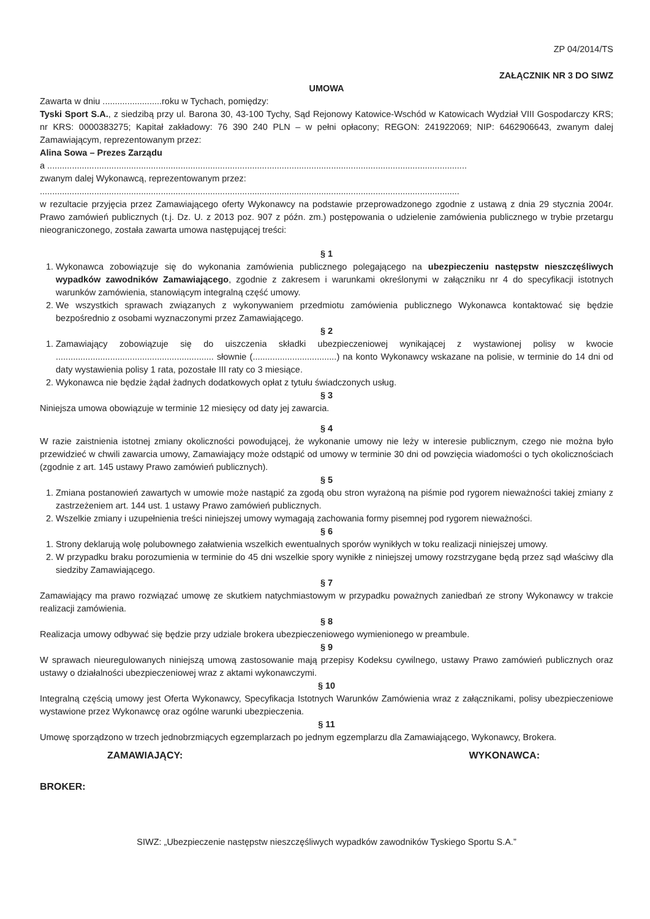ZP 04/2014/TS
ZAŁĄCZNIK NR 3 DO SIWZ
UMOWA
Zawarta w dniu ........................roku w Tychach, pomiędzy:
Tyski Sport S.A., z siedzibą przy ul. Barona 30, 43-100 Tychy, Sąd Rejonowy Katowice-Wschód w Katowicach Wydział VIII Gospodarczy KRS; nr KRS: 0000383275; Kapitał zakładowy: 76 390 240 PLN – w pełni opłacony; REGON: 241922069; NIP: 6462906643, zwanym dalej Zamawiającym, reprezentowanym przez:
Alina Sowa – Prezes Zarządu
a ..........................................................................................................................................................................
zwanym dalej Wykonawcą, reprezentowanym przez:
..........................................................................................................................................................................
w rezultacie przyjęcia przez Zamawiającego oferty Wykonawcy na podstawie przeprowadzonego zgodnie z ustawą z dnia 29 stycznia 2004r. Prawo zamówień publicznych (t.j. Dz. U. z 2013 poz. 907 z późn. zm.) postępowania o udzielenie zamówienia publicznego w trybie przetargu nieograniczonego, została zawarta umowa następującej treści:
§ 1
1. Wykonawca zobowiązuje się do wykonania zamówienia publicznego polegającego na ubezpieczeniu następstw nieszczęśliwych wypadków zawodników Zamawiającego, zgodnie z zakresem i warunkami określonymi w załączniku nr 4 do specyfikacji istotnych warunków zamówienia, stanowiącym integralną część umowy.
2. We wszystkich sprawach związanych z wykonywaniem przedmiotu zamówienia publicznego Wykonawca kontaktować się będzie bezpośrednio z osobami wyznaczonymi przez Zamawiającego.
§ 2
1. Zamawiający zobowiązuje się do uiszczenia składki ubezpieczeniowej wynikającej z wystawionej polisy w kwocie ................................................................ słownie (..................................) na konto Wykonawcy wskazane na polisie, w terminie do 14 dni od daty wystawienia polisy 1 rata, pozostałe III raty co 3 miesiące.
2. Wykonawca nie będzie żądał żadnych dodatkowych opłat z tytułu świadczonych usług.
§ 3
Niniejsza umowa obowiązuje w terminie 12 miesięcy od daty jej zawarcia.
§ 4
W razie zaistnienia istotnej zmiany okoliczności powodującej, że wykonanie umowy nie leży w interesie publicznym, czego nie można było przewidzieć w chwili zawarcia umowy, Zamawiający może odstąpić od umowy w terminie 30 dni od powzięcia wiadomości o tych okolicznościach (zgodnie z art. 145 ustawy Prawo zamówień publicznych).
§ 5
1. Zmiana postanowień zawartych w umowie może nastąpić za zgodą obu stron wyrażoną na piśmie pod rygorem nieważności takiej zmiany z zastrzeżeniem art. 144 ust. 1 ustawy Prawo zamówień publicznych.
2. Wszelkie zmiany i uzupełnienia treści niniejszej umowy wymagają zachowania formy pisemnej pod rygorem nieważności.
§ 6
1. Strony deklarują wolę polubownego załatwienia wszelkich ewentualnych sporów wynikłych w toku realizacji niniejszej umowy.
2. W przypadku braku porozumienia w terminie do 45 dni wszelkie spory wynikłe z niniejszej umowy rozstrzygane będą przez sąd właściwy dla siedziby Zamawiającego.
§ 7
Zamawiający ma prawo rozwiązać umowę ze skutkiem natychmiastowym w przypadku poważnych zaniedbań ze strony Wykonawcy w trakcie realizacji zamówienia.
§ 8
Realizacja umowy odbywać się będzie przy udziale brokera ubezpieczeniowego wymienionego w preambule.
§ 9
W sprawach nieuregulowanych niniejszą umową zastosowanie mają przepisy Kodeksu cywilnego, ustawy Prawo zamówień publicznych oraz ustawy o działalności ubezpieczeniowej wraz z aktami wykonawczymi.
§ 10
Integralną częścią umowy jest Oferta Wykonawcy, Specyfikacja Istotnych Warunków Zamówienia wraz z załącznikami, polisy ubezpieczeniowe wystawione przez Wykonawcę oraz ogólne warunki ubezpieczenia.
§ 11
Umowę sporządzono w trzech jednobrzmiących egzemplarzach po jednym egzemplarzu dla Zamawiającego, Wykonawcy, Brokera.
ZAMAWIAJĄCY: WYKONAWCA:
BROKER:
SIWZ: „Ubezpieczenie następstw nieszczęśliwych wypadków zawodników Tyskiego Sportu S.A.”